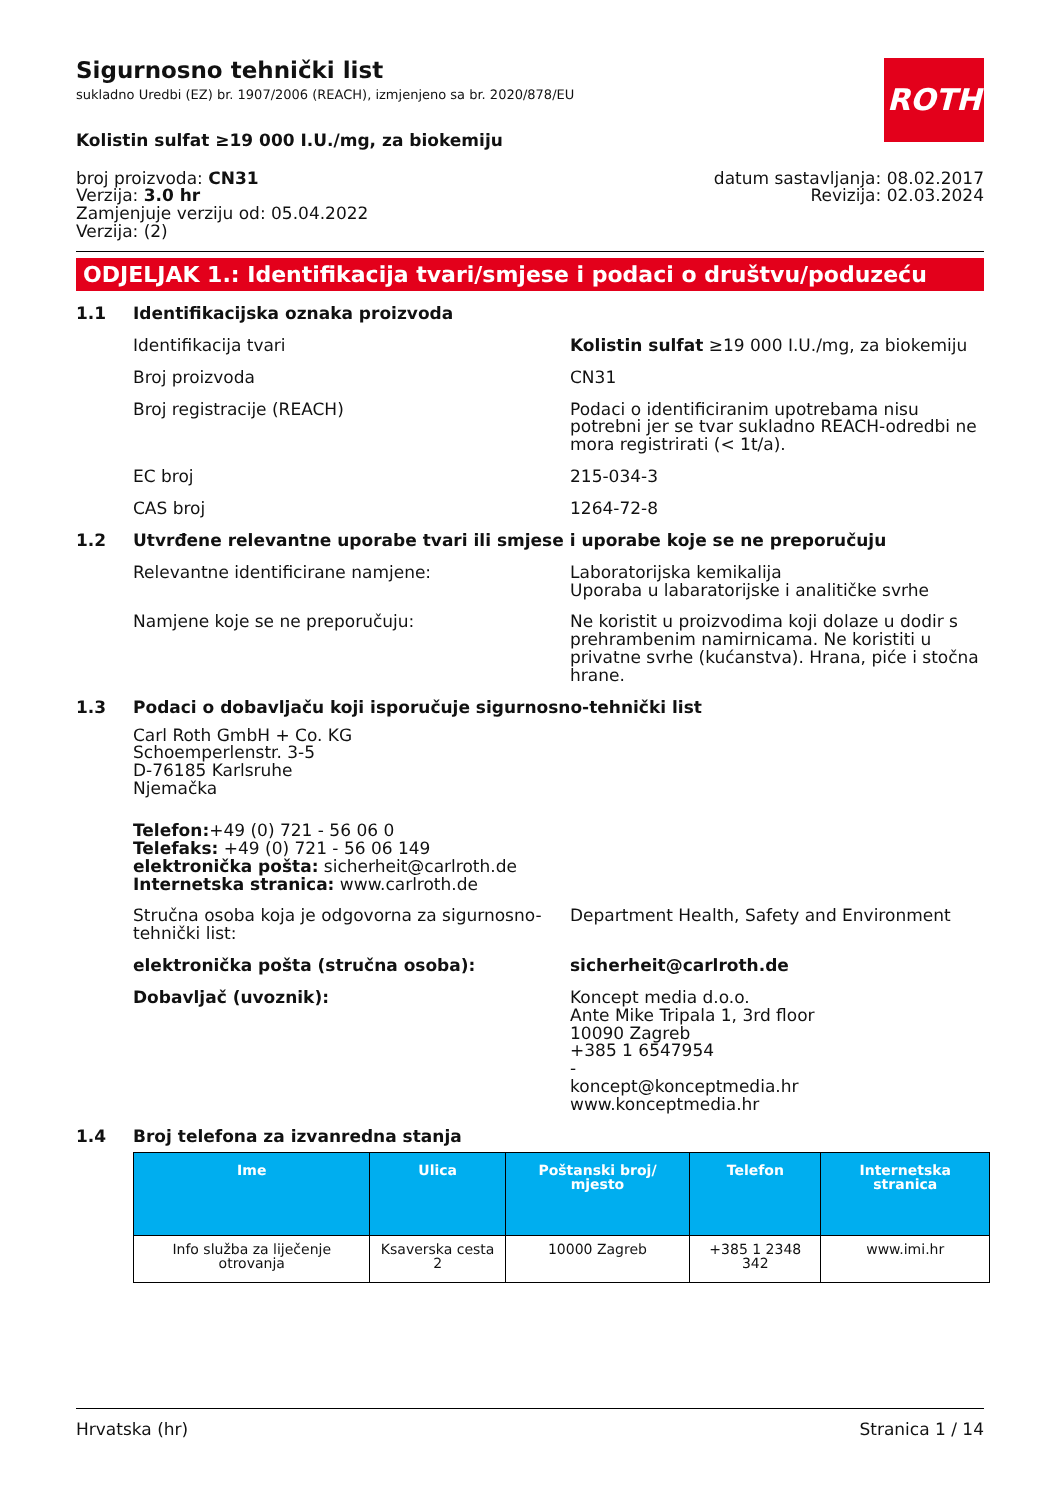Sigurnosno tehnički list
sukladno Uredbi (EZ) br. 1907/2006 (REACH), izmjenjeno sa br. 2020/878/EU
ROTH
Kolistin sulfat ≥19 000 I.U./mg, za biokemiju
broj proizvoda: CN31
Verzija: 3.0 hr
Zamjenjuje verziju od: 05.04.2022
Verzija: (2)
datum sastavljanja: 08.02.2017
Revizija: 02.03.2024
ODJELJAK 1.: Identifikacija tvari/smjese i podaci o društvu/poduzeću
1.1 Identifikacijska oznaka proizvoda
Identifikacija tvari Kolistin sulfat ≥19 000 I.U./mg, za biokemiju
Broj proizvoda CN31
Broj registracije (REACH) Podaci o identificiranim upotrebama nisu potrebni jer se tvar sukladno REACH-odredbi ne mora registrirati (< 1t/a).
EC broj 215-034-3
CAS broj 1264-72-8
1.2 Utvrđene relevantne uporabe tvari ili smjese i uporabe koje se ne preporučuju
Relevantne identificirane namjene: Laboratorijska kemikalija
Uporaba u labaratorijske i analitičke svrhe
Namjene koje se ne preporučuju: Ne koristit u proizvodima koji dolaze u dodir s prehrambenim namirnicama. Ne koristiti u privatne svrhe (kućanstva). Hrana, piće i stočna hrane.
1.3 Podaci o dobavljaču koji isporučuje sigurnosno-tehnički list
Carl Roth GmbH + Co. KG
Schoemperlenstr. 3-5
D-76185 Karlsruhe
Njemačka
Telefon:+49 (0) 721 - 56 06 0
Telefaks: +49 (0) 721 - 56 06 149
elektronička pošta: sicherheit@carlroth.de
Internetska stranica: www.carlroth.de
Stručna osoba koja je odgovorna za sigurnosno-tehnički list:
Department Health, Safety and Environment
elektronička pošta (stručna osoba): sicherheit@carlroth.de
Dobavljač (uvoznik): Koncept media d.o.o.
Ante Mike Tripala 1, 3rd floor
10090 Zagreb
+385 1 6547954
-
koncept@konceptmedia.hr
www.konceptmedia.hr
1.4 Broj telefona za izvanredna stanja
| Ime | Ulica | Poštanski broj/ mjesto | Telefon | Internetska stranica |
| --- | --- | --- | --- | --- |
| Info služba za liječenje otrovanja | Ksaverska cesta 2 | 10000 Zagreb | +385 1 2348 342 | www.imi.hr |
Hrvatska (hr) Stranica 1 / 14